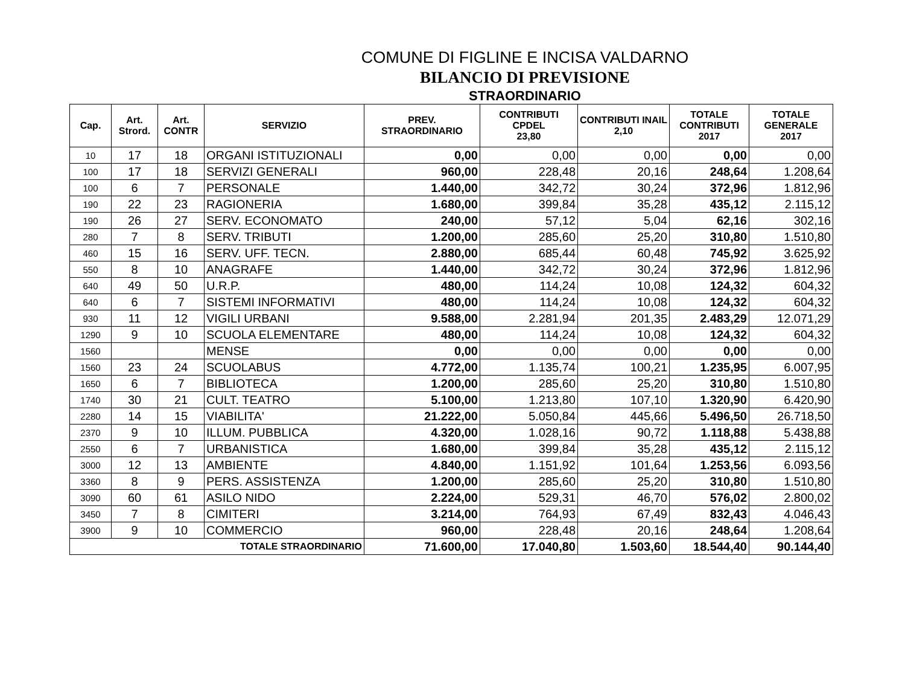COMUNE DI FIGLINE E INCISA VALDARNO
BILANCIO DI PREVISIONE
STRAORDINARIO
| Cap. | Art. Strord. | Art. CONTR | SERVIZIO | PREV. STRAORDINARIO | CONTRIBUTI CPDEL 23,80 | CONTRIBUTI INAIL 2,10 | TOTALE CONTRIBUTI 2017 | TOTALE GENERALE 2017 |
| --- | --- | --- | --- | --- | --- | --- | --- | --- |
| 10 | 17 | 18 | ORGANI ISTITUZIONALI | 0,00 | 0,00 | 0,00 | 0,00 | 0,00 |
| 100 | 17 | 18 | SERVIZI GENERALI | 960,00 | 228,48 | 20,16 | 248,64 | 1.208,64 |
| 100 | 6 | 7 | PERSONALE | 1.440,00 | 342,72 | 30,24 | 372,96 | 1.812,96 |
| 190 | 22 | 23 | RAGIONERIA | 1.680,00 | 399,84 | 35,28 | 435,12 | 2.115,12 |
| 190 | 26 | 27 | SERV. ECONOMATO | 240,00 | 57,12 | 5,04 | 62,16 | 302,16 |
| 280 | 7 | 8 | SERV. TRIBUTI | 1.200,00 | 285,60 | 25,20 | 310,80 | 1.510,80 |
| 460 | 15 | 16 | SERV. UFF. TECN. | 2.880,00 | 685,44 | 60,48 | 745,92 | 3.625,92 |
| 550 | 8 | 10 | ANAGRAFE | 1.440,00 | 342,72 | 30,24 | 372,96 | 1.812,96 |
| 640 | 49 | 50 | U.R.P. | 480,00 | 114,24 | 10,08 | 124,32 | 604,32 |
| 640 | 6 | 7 | SISTEMI INFORMATIVI | 480,00 | 114,24 | 10,08 | 124,32 | 604,32 |
| 930 | 11 | 12 | VIGILI URBANI | 9.588,00 | 2.281,94 | 201,35 | 2.483,29 | 12.071,29 |
| 1290 | 9 | 10 | SCUOLA ELEMENTARE | 480,00 | 114,24 | 10,08 | 124,32 | 604,32 |
| 1560 | | | MENSE | 0,00 | 0,00 | 0,00 | 0,00 | 0,00 |
| 1560 | 23 | 24 | SCUOLABUS | 4.772,00 | 1.135,74 | 100,21 | 1.235,95 | 6.007,95 |
| 1650 | 6 | 7 | BIBLIOTECA | 1.200,00 | 285,60 | 25,20 | 310,80 | 1.510,80 |
| 1740 | 30 | 21 | CULT. TEATRO | 5.100,00 | 1.213,80 | 107,10 | 1.320,90 | 6.420,90 |
| 2280 | 14 | 15 | VIABILITA' | 21.222,00 | 5.050,84 | 445,66 | 5.496,50 | 26.718,50 |
| 2370 | 9 | 10 | ILLUM. PUBBLICA | 4.320,00 | 1.028,16 | 90,72 | 1.118,88 | 5.438,88 |
| 2550 | 6 | 7 | URBANISTICA | 1.680,00 | 399,84 | 35,28 | 435,12 | 2.115,12 |
| 3000 | 12 | 13 | AMBIENTE | 4.840,00 | 1.151,92 | 101,64 | 1.253,56 | 6.093,56 |
| 3360 | 8 | 9 | PERS. ASSISTENZA | 1.200,00 | 285,60 | 25,20 | 310,80 | 1.510,80 |
| 3090 | 60 | 61 | ASILO NIDO | 2.224,00 | 529,31 | 46,70 | 576,02 | 2.800,02 |
| 3450 | 7 | 8 | CIMITERI | 3.214,00 | 764,93 | 67,49 | 832,43 | 4.046,43 |
| 3900 | 9 | 10 | COMMERCIO | 960,00 | 228,48 | 20,16 | 248,64 | 1.208,64 |
| TOTALE STRAORDINARIO | | | | 71.600,00 | 17.040,80 | 1.503,60 | 18.544,40 | 90.144,40 |